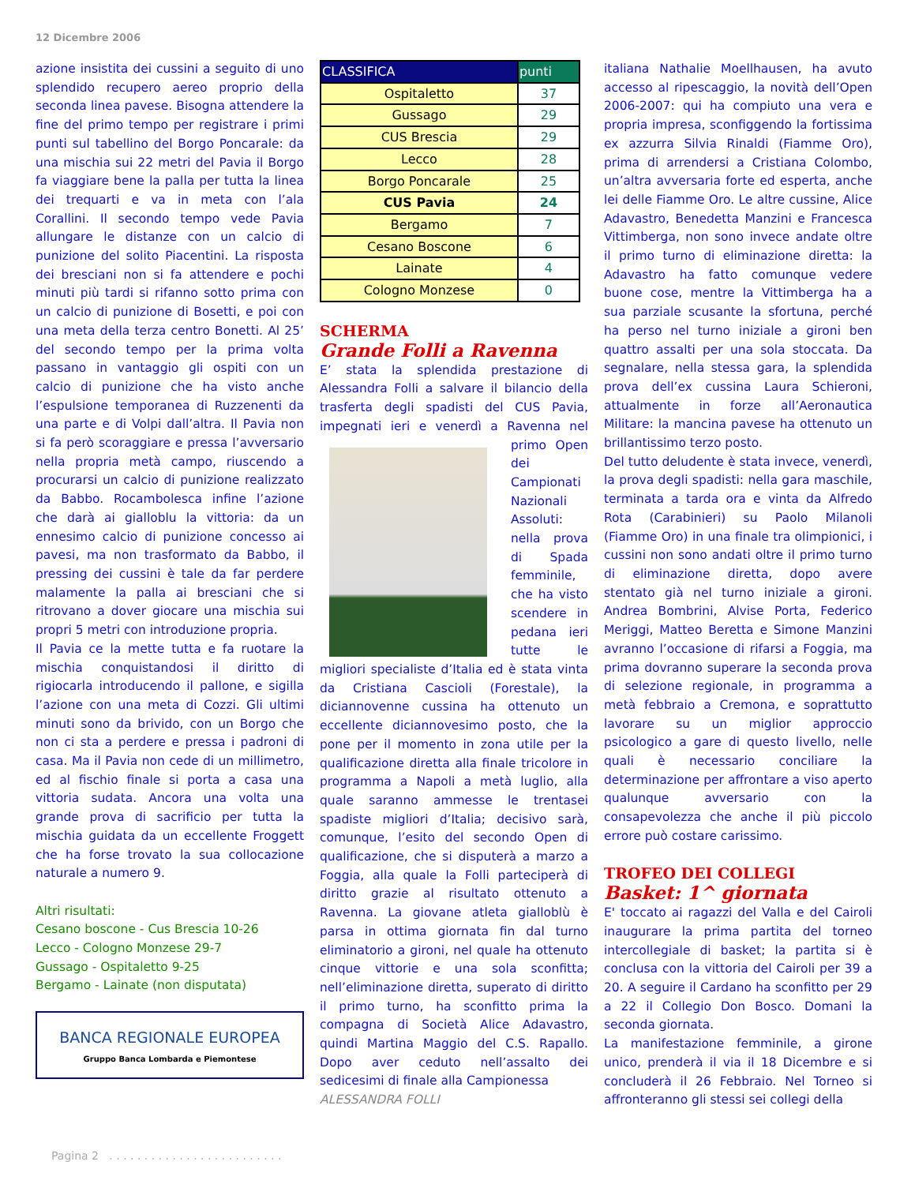12 Dicembre 2006
azione insistita dei cussini a seguito di uno splendido recupero aereo proprio della seconda linea pavese. Bisogna attendere la fine del primo tempo per registrare i primi punti sul tabellino del Borgo Poncarale: da una mischia sui 22 metri del Pavia il Borgo fa viaggiare bene la palla per tutta la linea dei trequarti e va in meta con l’ala Corallini. Il secondo tempo vede Pavia allungare le distanze con un calcio di punizione del solito Piacentini. La risposta dei bresciani non si fa attendere e pochi minuti più tardi si rifanno sotto prima con un calcio di punizione di Bosetti, e poi con una meta della terza centro Bonetti. Al 25’ del secondo tempo per la prima volta passano in vantaggio gli ospiti con un calcio di punizione che ha visto anche l’espulsione temporanea di Ruzzenenti da una parte e di Volpi dall’altra. Il Pavia non si fa però scoraggiare e pressa l’avversario nella propria metà campo, riuscendo a procurarsi un calcio di punizione realizzato da Babbo. Rocambolesca infine l’azione che darà ai gialloblu la vittoria: da un ennesimo calcio di punizione concesso ai pavesi, ma non trasformato da Babbo, il pressing dei cussini è tale da far perdere malamente la palla ai bresciani che si ritrovano a dover giocare una mischia sui propri 5 metri con introduzione propria.
Il Pavia ce la mette tutta e fa ruotare la mischia conquistandosi il diritto di rigiocarla introducendo il pallone, e sigilla l’azione con una meta di Cozzi. Gli ultimi minuti sono da brivido, con un Borgo che non ci sta a perdere e pressa i padroni di casa. Ma il Pavia non cede di un millimetro, ed al fischio finale si porta a casa una vittoria sudata. Ancora una volta una grande prova di sacrificio per tutta la mischia guidata da un eccellente Froggett che ha forse trovato la sua collocazione naturale a numero 9.
Altri risultati:
Cesano boscone - Cus Brescia 10-26
Lecco - Cologno Monzese 29-7
Gussago - Ospitaletto 9-25
Bergamo - Lainate (non disputata)
BANCA REGIONALE EUROPEA
Gruppo Banca Lombarda e Piemontese
| CLASSIFICA | punti |
| --- | --- |
| Ospitaletto | 37 |
| Gussago | 29 |
| CUS Brescia | 29 |
| Lecco | 28 |
| Borgo Poncarale | 25 |
| CUS Pavia | 24 |
| Bergamo | 7 |
| Cesano Boscone | 6 |
| Lainate | 4 |
| Cologno Monzese | 0 |
SCHERMA
Grande Folli a Ravenna
E’ stata la splendida prestazione di Alessandra Folli a salvare il bilancio della trasferta degli spadisti del CUS Pavia, impegnati ieri e venerdì a Ravenna nel primo Open dei Campionati Nazionali Assoluti: nella prova di Spada femminile, che ha visto scendere in pedana ieri tutte le migliori specialiste d’Italia ed è stata vinta da Cristiana Cascioli (Forestale), la diciannovenne cussina ha ottenuto un eccellente diciannovesimo posto, che la pone per il momento in zona utile per la qualificazione diretta alla finale tricolore in programma a Napoli a metà luglio, alla quale saranno ammesse le trentasei spadiste migliori d’Italia; decisivo sarà, comunque, l’esito del secondo Open di qualificazione, che si disputerà a marzo a Foggia, alla quale la Folli parteciperà di diritto grazie al risultato ottenuto a Ravenna. La giovane atleta gialloblù è parsa in ottima giornata fin dal turno eliminatorio a gironi, nel quale ha ottenuto cinque vittorie e una sola sconfitta; nell’eliminazione diretta, superato di diritto il primo turno, ha sconfitto prima la compagna di Società Alice Adavastro, quindi Martina Maggio del C.S. Rapallo. Dopo aver ceduto nell’assalto dei sedicesimi di finale alla Campionessa
ALESSANDRA FOLLI
italiana Nathalie Moellhausen, ha avuto accesso al ripescaggio, la novità dell’Open 2006-2007: qui ha compiuto una vera e propria impresa, sconfiggendo la fortissima ex azzurra Silvia Rinaldi (Fiamme Oro), prima di arrendersi a Cristiana Colombo, un’altra avversaria forte ed esperta, anche lei delle Fiamme Oro. Le altre cussine, Alice Adavastro, Benedetta Manzini e Francesca Vittimberga, non sono invece andate oltre il primo turno di eliminazione diretta: la Adavastro ha fatto comunque vedere buone cose, mentre la Vittimberga ha a sua parziale scusante la sfortuna, perché ha perso nel turno iniziale a gironi ben quattro assalti per una sola stoccata. Da segnalare, nella stessa gara, la splendida prova dell’ex cussina Laura Schieroni, attualmente in forze all’Aeronautica Militare: la mancina pavese ha ottenuto un brillantissimo terzo posto.
Del tutto deludente è stata invece, venerdì, la prova degli spadisti: nella gara maschile, terminata a tarda ora e vinta da Alfredo Rota (Carabinieri) su Paolo Milanoli (Fiamme Oro) in una finale tra olimpionici, i cussini non sono andati oltre il primo turno di eliminazione diretta, dopo avere stentato già nel turno iniziale a gironi. Andrea Bombrini, Alvise Porta, Federico Meriggi, Matteo Beretta e Simone Manzini avranno l’occasione di rifarsi a Foggia, ma prima dovranno superare la seconda prova di selezione regionale, in programma a metà febbraio a Cremona, e soprattutto lavorare su un miglior approccio psicologico a gare di questo livello, nelle quali è necessario conciliare la determinazione per affrontare a viso aperto qualunque avversario con la consapevolezza che anche il più piccolo errore può costare carissimo.
TROFEO DEI COLLEGI
Basket: 1^ giornata
E' toccato ai ragazzi del Valla e del Cairoli inaugurare la prima partita del torneo intercollegiale di basket; la partita si è conclusa con la vittoria del Cairoli per 39 a 20. A seguire il Cardano ha sconfitto per 29 a 22 il Collegio Don Bosco. Domani la seconda giornata.
La manifestazione femminile, a girone unico, prenderà il via il 18 Dicembre e si concluderà il 26 Febbraio. Nel Torneo si affronteranno gli stessi sei collegi della
Pagina 2 . . . . . . . . . . . . . . . . . . . . . . . . .